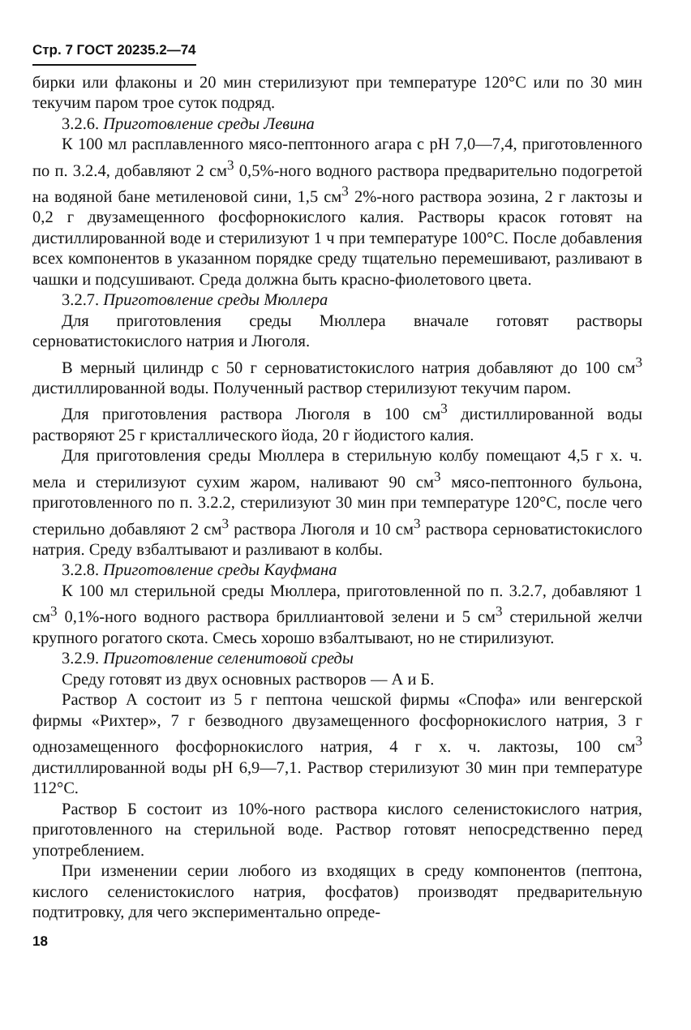Стр. 7 ГОСТ 20235.2—74
бирки или флаконы и 20 мин стерилизуют при температуре 120°С или по 30 мин текучим паром трое суток подряд.
3.2.6. Приготовление среды Левина
К 100 мл расплавленного мясо-пептонного агара с pH 7,0—7,4, приготовленного по п. 3.2.4, добавляют 2 см<sup>3</sup> 0,5%-ного водного раствора предварительно подогретой на водяной бане метиленовой сини, 1,5 см<sup>3</sup> 2%-ного раствора эозина, 2 г лактозы и 0,2 г двузамещенного фосфорнокислого калия. Растворы красок готовят на дистиллированной воде и стерилизуют 1 ч при температуре 100°С. После добавления всех компонентов в указанном порядке среду тщательно перемешивают, разливают в чашки и подсушивают. Среда должна быть красно-фиолетового цвета.
3.2.7. Приготовление среды Мюллера
Для приготовления среды Мюллера вначале готовят растворы серноватистокислого натрия и Люголя.
В мерный цилиндр с 50 г серноватистокислого натрия добавляют до 100 см<sup>3</sup> дистиллированной воды. Полученный раствор стерилизуют текучим паром.
Для приготовления раствора Люголя в 100 см<sup>3</sup> дистиллированной воды растворяют 25 г кристаллического йода, 20 г йодистого калия.
Для приготовления среды Мюллера в стерильную колбу помещают 4,5 г х. ч. мела и стерилизуют сухим жаром, наливают 90 см<sup>3</sup> мясо-пептонного бульона, приготовленного по п. 3.2.2, стерилизуют 30 мин при температуре 120°С, после чего стерильно добавляют 2 см<sup>3</sup> раствора Люголя и 10 см<sup>3</sup> раствора серноватистокислого натрия. Среду взбалтывают и разливают в колбы.
3.2.8. Приготовление среды Кауфмана
К 100 мл стерильной среды Мюллера, приготовленной по п. 3.2.7, добавляют 1 см<sup>3</sup> 0,1%-ного водного раствора бриллиантовой зелени и 5 см<sup>3</sup> стерильной желчи крупного рогатого скота. Смесь хорошо взбалтывают, но не стирилизуют.
3.2.9. Приготовление селенитовой среды
Среду готовят из двух основных растворов — А и Б.
Раствор А состоит из 5 г пептона чешской фирмы «Спофа» или венгерской фирмы «Рихтер», 7 г безводного двузамещенного фосфорнокислого натрия, 3 г однозамещенного фосфорнокислого натрия, 4 г х. ч. лактозы, 100 см<sup>3</sup> дистиллированной воды pH 6,9—7,1. Раствор стерилизуют 30 мин при температуре 112°С.
Раствор Б состоит из 10%-ного раствора кислого селенистокислого натрия, приготовленного на стерильной воде. Раствор готовят непосредственно перед употреблением.
При изменении серии любого из входящих в среду компонентов (пептона, кислого селенистокислого натрия, фосфатов) производят предварительную подтитровку, для чего экспериментально опреде-
18